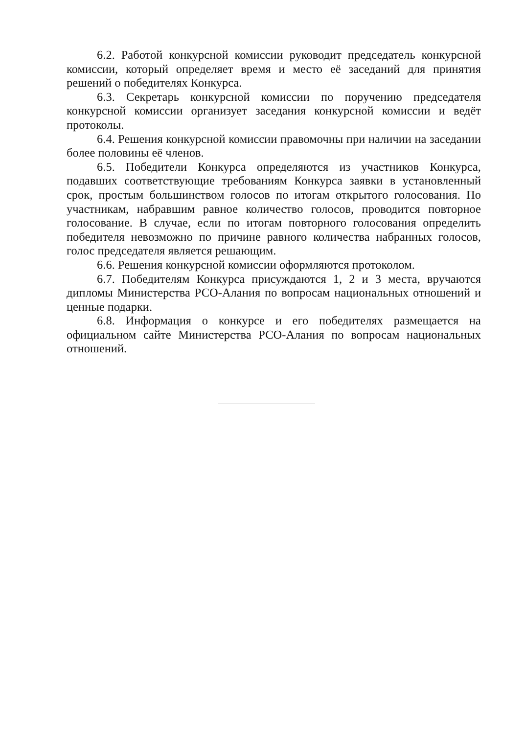6.2. Работой конкурсной комиссии руководит председатель конкурсной комиссии, который определяет время и место её заседаний для принятия решений о победителях Конкурса.
6.3. Секретарь конкурсной комиссии по поручению председателя конкурсной комиссии организует заседания конкурсной комиссии и ведёт протоколы.
6.4. Решения конкурсной комиссии правомочны при наличии на заседании более половины её членов.
6.5. Победители Конкурса определяются из участников Конкурса, подавших соответствующие требованиям Конкурса заявки в установленный срок, простым большинством голосов по итогам открытого голосования. По участникам, набравшим равное количество голосов, проводится повторное голосование. В случае, если по итогам повторного голосования определить победителя невозможно по причине равного количества набранных голосов, голос председателя является решающим.
6.6. Решения конкурсной комиссии оформляются протоколом.
6.7. Победителям Конкурса присуждаются 1, 2 и 3 места, вручаются дипломы Министерства РСО-Алания по вопросам национальных отношений и ценные подарки.
6.8. Информация о конкурсе и его победителях размещается на официальном сайте Министерства РСО-Алания по вопросам национальных отношений.